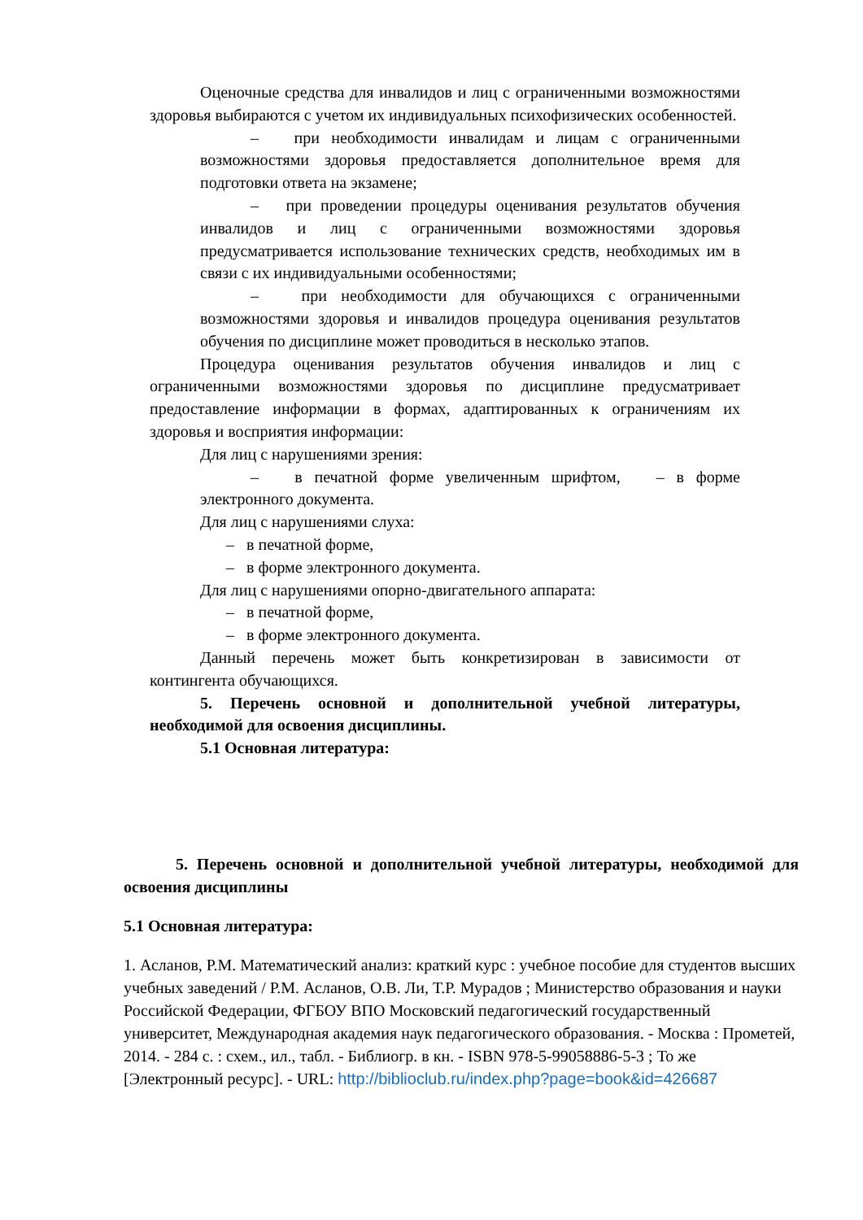Оценочные средства для инвалидов и лиц с ограниченными возможностями здоровья выбираются с учетом их индивидуальных психофизических особенностей.
– при необходимости инвалидам и лицам с ограниченными возможностями здоровья предоставляется дополнительное время для подготовки ответа на экзамене;
– при проведении процедуры оценивания результатов обучения инвалидов и лиц с ограниченными возможностями здоровья предусматривается использование технических средств, необходимых им в связи с их индивидуальными особенностями;
– при необходимости для обучающихся с ограниченными возможностями здоровья и инвалидов процедура оценивания результатов обучения по дисциплине может проводиться в несколько этапов.
Процедура оценивания результатов обучения инвалидов и лиц с ограниченными возможностями здоровья по дисциплине предусматривает предоставление информации в формах, адаптированных к ограничениям их здоровья и восприятия информации:
Для лиц с нарушениями зрения:
– в печатной форме увеличенным шрифтом, – в форме электронного документа.
Для лиц с нарушениями слуха:
– в печатной форме,
– в форме электронного документа.
Для лиц с нарушениями опорно-двигательного аппарата:
– в печатной форме,
– в форме электронного документа.
Данный перечень может быть конкретизирован в зависимости от контингента обучающихся.
5. Перечень основной и дополнительной учебной литературы, необходимой для освоения дисциплины.
5.1 Основная литература:
5. Перечень основной и дополнительной учебной литературы, необходимой для освоения дисциплины
5.1 Основная литература:
1. Асланов, Р.М. Математический анализ: краткий курс : учебное пособие для студентов высших учебных заведений / Р.М. Асланов, О.В. Ли, Т.Р. Мурадов ; Министерство образования и науки Российской Федерации, ФГБОУ ВПО Московский педагогический государственный университет, Международная академия наук педагогического образования. - Москва : Прометей, 2014. - 284 с. : схем., ил., табл. - Библиогр. в кн. - ISBN 978-5-99058886-5-3 ; То же [Электронный ресурс]. - URL: http://biblioclub.ru/index.php?page=book&id=426687